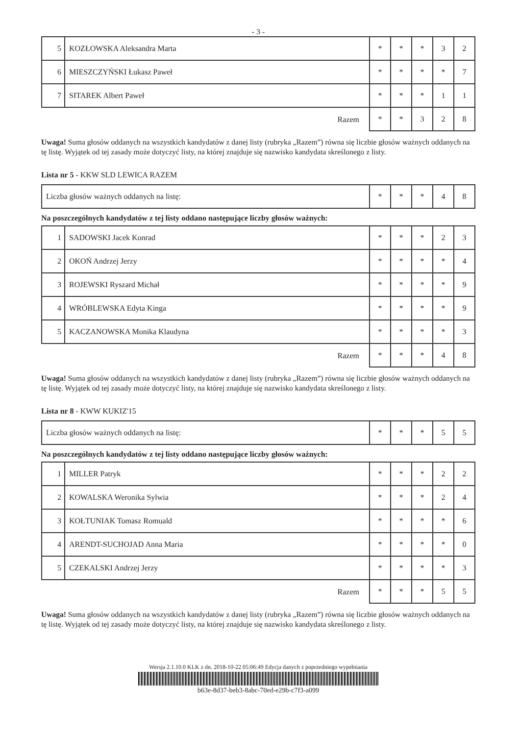- 3 -
| 5 | KOZŁOWSKA Aleksandra Marta | * | * | * | 3 | 2 |
| 6 | MIESZCZYŃSKI Łukasz Paweł | * | * | * | * | 7 |
| 7 | SITAREK Albert Paweł | * | * | * | 1 | 1 |
| Razem | | * | * | 3 | 2 | 8 |
Uwaga! Suma głosów oddanych na wszystkich kandydatów z danej listy (rubryka „Razem”) równa się liczbie głosów ważnych oddanych na tę listę. Wyjątek od tej zasady może dotyczyć listy, na której znajduje się nazwisko kandydata skreślonego z listy.
Lista nr 5 - KKW SLD LEWICA RAZEM
| Liczba głosów ważnych oddanych na listę: | * | * | * | 4 | 8 |
Na poszczególnych kandydatów z tej listy oddano następujące liczby głosów ważnych:
| 1 | SADOWSKI Jacek Konrad | * | * | * | 2 | 3 |
| 2 | OKOŃ Andrzej Jerzy | * | * | * | * | 4 |
| 3 | ROJEWSKI Ryszard Michał | * | * | * | * | 9 |
| 4 | WRÓBLEWSKA Edyta Kinga | * | * | * | * | 9 |
| 5 | KACZANOWSKA Monika Klaudyna | * | * | * | * | 3 |
| Razem | | * | * | * | 4 | 8 |
Uwaga! Suma głosów oddanych na wszystkich kandydatów z danej listy (rubryka „Razem”) równa się liczbie głosów ważnych oddanych na tę listę. Wyjątek od tej zasady może dotyczyć listy, na której znajduje się nazwisko kandydata skreślonego z listy.
Lista nr 8 - KWW KUKIZ'15
| Liczba głosów ważnych oddanych na listę: | * | * | * | 5 | 5 |
Na poszczególnych kandydatów z tej listy oddano następujące liczby głosów ważnych:
| 1 | MILLER Patryk | * | * | * | 2 | 2 |
| 2 | KOWALSKA Weronika Sylwia | * | * | * | 2 | 4 |
| 3 | KOŁTUNIAK Tomasz Romuald | * | * | * | * | 6 |
| 4 | ARENDT-SUCHOJAD Anna Maria | * | * | * | * | 0 |
| 5 | CZEKALSKI Andrzej Jerzy | * | * | * | * | 3 |
| Razem | | * | * | * | 5 | 5 |
Uwaga! Suma głosów oddanych na wszystkich kandydatów z danej listy (rubryka „Razem”) równa się liczbie głosów ważnych oddanych na tę listę. Wyjątek od tej zasady może dotyczyć listy, na której znajduje się nazwisko kandydata skreślonego z listy.
Wersja 2.1.10.0 KLK z dn. 2018-10-22 05:06:49 Edycja danych z poprzedniego wypełniania
b63e-8d37-beb3-8abc-70ed-e29b-c7f3-a099